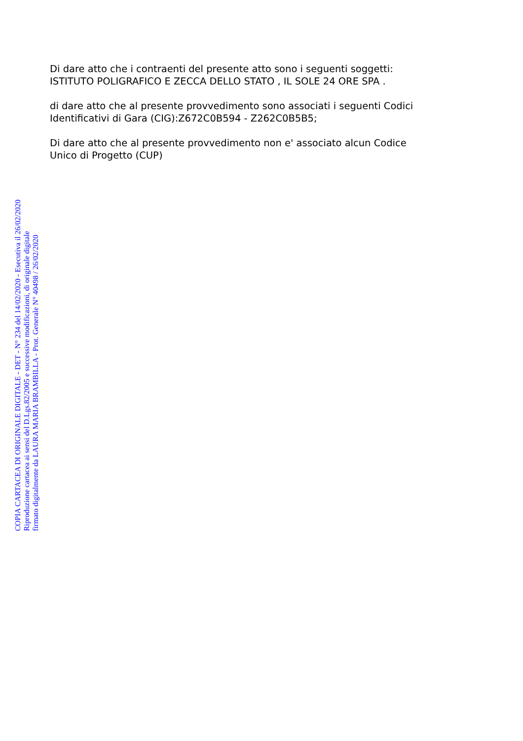Di dare atto che i contraenti del presente atto sono i seguenti soggetti:
ISTITUTO POLIGRAFICO E ZECCA DELLO STATO , IL SOLE 24 ORE SPA .
di dare atto che al presente provvedimento sono associati i seguenti Codici
Identificativi di Gara (CIG):Z672C0B594 - Z262C0B5B5;
Di dare atto che al presente provvedimento non e' associato alcun Codice
Unico di Progetto (CUP)
COPIA CARTACEA DI ORIGINALE DIGITALE - DET - N° 234 del 14/02/2020 - Esecutiva il 26/02/2020
Riproduzione cartacea ai sensi del D.Lgs.82/2005 e successive modificazioni, di originale digitale
firmato digitalmente da LAURA MARIA BRAMBILLA - Prot. Generale N° 40498 / 26/02/2020